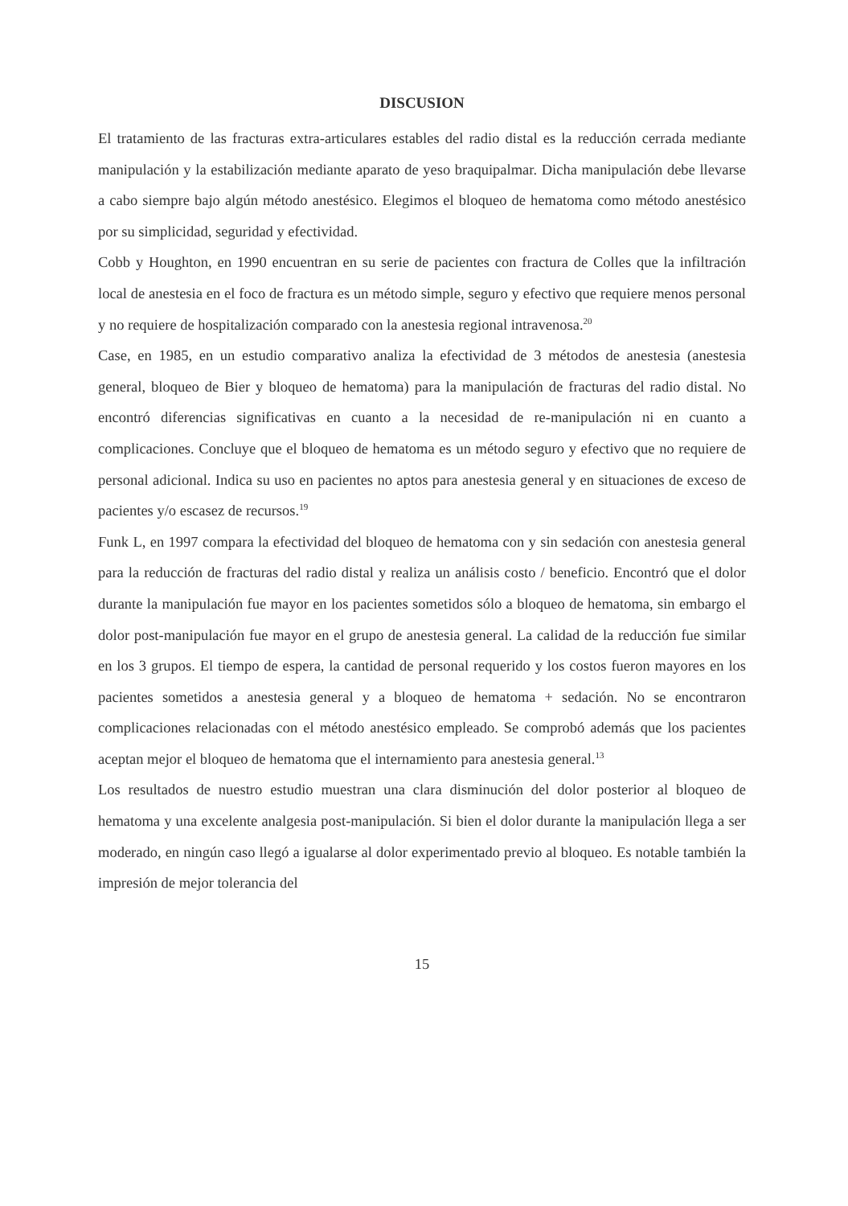DISCUSION
El tratamiento de las fracturas extra-articulares estables del radio distal es la reducción cerrada mediante manipulación y la estabilización mediante aparato de yeso braquipalmar. Dicha manipulación debe llevarse a cabo siempre bajo algún método anestésico. Elegimos el bloqueo de hematoma como método anestésico por su simplicidad, seguridad y efectividad.
Cobb y Houghton, en 1990 encuentran en su serie de pacientes con fractura de Colles que la infiltración local de anestesia en el foco de fractura es un método simple, seguro y efectivo que requiere menos personal y no requiere de hospitalización comparado con la anestesia regional intravenosa.<sup>20</sup>
Case, en 1985, en un estudio comparativo analiza la efectividad de 3 métodos de anestesia (anestesia general, bloqueo de Bier y bloqueo de hematoma) para la manipulación de fracturas del radio distal. No encontró diferencias significativas en cuanto a la necesidad de re-manipulación ni en cuanto a complicaciones. Concluye que el bloqueo de hematoma es un método seguro y efectivo que no requiere de personal adicional. Indica su uso en pacientes no aptos para anestesia general y en situaciones de exceso de pacientes y/o escasez de recursos.<sup>19</sup>
Funk L, en 1997 compara la efectividad del bloqueo de hematoma con y sin sedación con anestesia general para la reducción de fracturas del radio distal y realiza un análisis costo / beneficio. Encontró que el dolor durante la manipulación fue mayor en los pacientes sometidos sólo a bloqueo de hematoma, sin embargo el dolor post-manipulación fue mayor en el grupo de anestesia general. La calidad de la reducción fue similar en los 3 grupos. El tiempo de espera, la cantidad de personal requerido y los costos fueron mayores en los pacientes sometidos a anestesia general y a bloqueo de hematoma + sedación. No se encontraron complicaciones relacionadas con el método anestésico empleado. Se comprobó además que los pacientes aceptan mejor el bloqueo de hematoma que el internamiento para anestesia general.<sup>13</sup>
Los resultados de nuestro estudio muestran una clara disminución del dolor posterior al bloqueo de hematoma y una excelente analgesia post-manipulación. Si bien el dolor durante la manipulación llega a ser moderado, en ningún caso llegó a igualarse al dolor experimentado previo al bloqueo. Es notable también la impresión de mejor tolerancia del
15